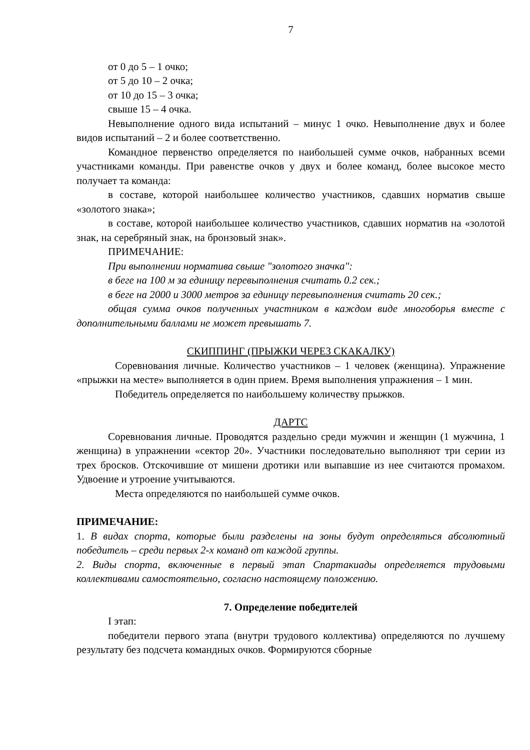7
от 0 до 5 – 1 очко;
от 5 до 10 – 2 очка;
от 10 до 15 – 3 очка;
свыше 15 – 4 очка.
Невыполнение одного вида испытаний – минус 1 очко. Невыполнение двух и более видов испытаний – 2 и более соответственно.
Командное первенство определяется по наибольшей сумме очков, набранных всеми участниками команды. При равенстве очков у двух и более команд, более высокое место получает та команда:
в составе, которой наибольшее количество участников, сдавших норматив свыше «золотого знака»;
в составе, которой наибольшее количество участников, сдавших норматив на «золотой знак, на серебряный знак, на бронзовый знак».
ПРИМЕЧАНИЕ:
При выполнении норматива свыше "золотого значка":
в беге на 100 м за единицу перевыполнения считать 0.2 сек.;
в беге на 2000 и 3000 метров за единицу перевыполнения считать 20 сек.;
общая сумма очков полученных участником в каждом виде многоборья вместе с дополнительными баллами не может превышать 7.
СКИППИНГ (ПРЫЖКИ ЧЕРЕЗ СКАКАЛКУ)
Соревнования личные. Количество участников – 1 человек (женщина). Упражнение «прыжки на месте» выполняется в один прием. Время выполнения упражнения – 1 мин.
Победитель определяется по наибольшему количеству прыжков.
ДАРТС
Соревнования личные. Проводятся раздельно среди мужчин и женщин (1 мужчина, 1 женщина) в упражнении «сектор 20». Участники последовательно выполняют три серии из трех бросков. Отскочившие от мишени дротики или выпавшие из нее считаются промахом. Удвоение и утроение учитываются.
Места определяются по наибольшей сумме очков.
ПРИМЕЧАНИЕ:
1. В видах спорта, которые были разделены на зоны будут определяться абсолютный победитель – среди первых 2-х команд от каждой группы.
2. Виды спорта, включенные в первый этап Спартакиады определяется трудовыми коллективами самостоятельно, согласно настоящему положению.
7. Определение победителей
I этап:
победители первого этапа (внутри трудового коллектива) определяются по лучшему результату без подсчета командных очков. Формируются сборные